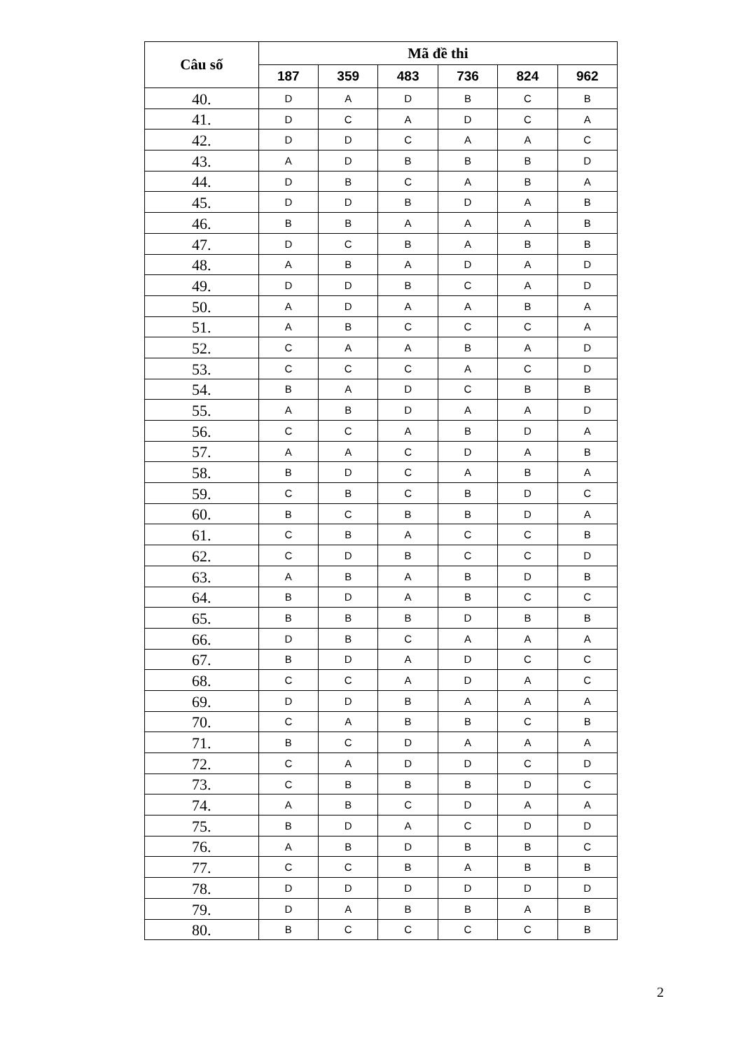| Câu số | Mã đề thi | | | | | |
| --- | --- | --- | --- | --- | --- | --- |
| | 187 | 359 | 483 | 736 | 824 | 962 |
| 40. | D | A | D | B | C | B |
| 41. | D | C | A | D | C | A |
| 42. | D | D | C | A | A | C |
| 43. | A | D | B | B | B | D |
| 44. | D | B | C | A | B | A |
| 45. | D | D | B | D | A | B |
| 46. | B | B | A | A | A | B |
| 47. | D | C | B | A | B | B |
| 48. | A | B | A | D | A | D |
| 49. | D | D | B | C | A | D |
| 50. | A | D | A | A | B | A |
| 51. | A | B | C | C | C | A |
| 52. | C | A | A | B | A | D |
| 53. | C | C | C | A | C | D |
| 54. | B | A | D | C | B | B |
| 55. | A | B | D | A | A | D |
| 56. | C | C | A | B | D | A |
| 57. | A | A | C | D | A | B |
| 58. | B | D | C | A | B | A |
| 59. | C | B | C | B | D | C |
| 60. | B | C | B | B | D | A |
| 61. | C | B | A | C | C | B |
| 62. | C | D | B | C | C | D |
| 63. | A | B | A | B | D | B |
| 64. | B | D | A | B | C | C |
| 65. | B | B | B | D | B | B |
| 66. | D | B | C | A | A | A |
| 67. | B | D | A | D | C | C |
| 68. | C | C | A | D | A | C |
| 69. | D | D | B | A | A | A |
| 70. | C | A | B | B | C | B |
| 71. | B | C | D | A | A | A |
| 72. | C | A | D | D | C | D |
| 73. | C | B | B | B | D | C |
| 74. | A | B | C | D | A | A |
| 75. | B | D | A | C | D | D |
| 76. | A | B | D | B | B | C |
| 77. | C | C | B | A | B | B |
| 78. | D | D | D | D | D | D |
| 79. | D | A | B | B | A | B |
| 80. | B | C | C | C | C | B |
2